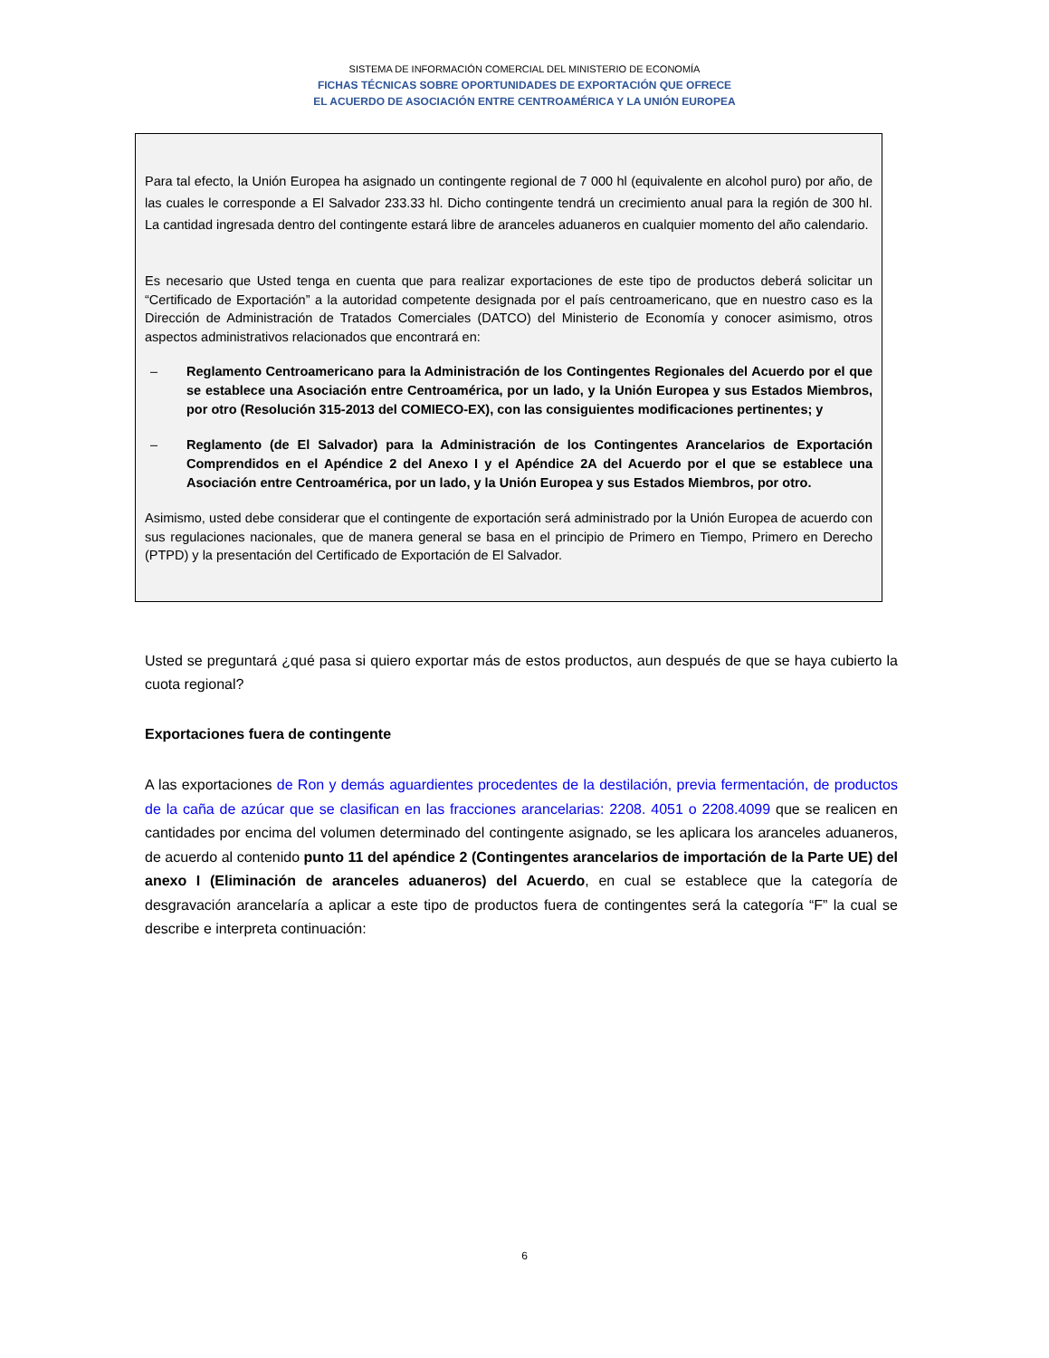SISTEMA DE INFORMACIÓN COMERCIAL DEL MINISTERIO DE ECONOMÍA
FICHAS TÉCNICAS SOBRE OPORTUNIDADES DE EXPORTACIÓN QUE OFRECE
EL ACUERDO DE ASOCIACIÓN ENTRE CENTROAMÉRICA Y LA UNIÓN EUROPEA
Para tal efecto, la Unión Europea ha asignado un contingente regional de 7 000 hl (equivalente en alcohol puro) por año, de las cuales le corresponde a El Salvador 233.33 hl. Dicho contingente tendrá un crecimiento anual para la región de 300 hl. La cantidad ingresada dentro del contingente estará libre de aranceles aduaneros en cualquier momento del año calendario.
Es necesario que Usted tenga en cuenta que para realizar exportaciones de este tipo de productos deberá solicitar un “Certificado de Exportación” a la autoridad competente designada por el país centroamericano, que en nuestro caso es la Dirección de Administración de Tratados Comerciales (DATCO) del Ministerio de Economía y conocer asimismo, otros aspectos administrativos relacionados que encontrará en:
– Reglamento Centroamericano para la Administración de los Contingentes Regionales del Acuerdo por el que se establece una Asociación entre Centroamérica, por un lado, y la Unión Europea y sus Estados Miembros, por otro (Resolución 315-2013 del COMIECO-EX), con las consiguientes modificaciones pertinentes; y
– Reglamento (de El Salvador) para la Administración de los Contingentes Arancelarios de Exportación Comprendidos en el Apéndice 2 del Anexo I y el Apéndice 2A del Acuerdo por el que se establece una Asociación entre Centroamérica, por un lado, y la Unión Europea y sus Estados Miembros, por otro.
Asimismo, usted debe considerar que el contingente de exportación será administrado por la Unión Europea de acuerdo con sus regulaciones nacionales, que de manera general se basa en el principio de Primero en Tiempo, Primero en Derecho (PTPD) y la presentación del Certificado de Exportación de El Salvador.
Usted se preguntará ¿qué pasa si quiero exportar más de estos productos, aun después de que se haya cubierto la cuota regional?
Exportaciones fuera de contingente
A las exportaciones de Ron y demás aguardientes procedentes de la destilación, previa fermentación, de productos de la caña de azúcar que se clasifican en las fracciones arancelarias: 2208. 4051 o 2208.4099 que se realicen en cantidades por encima del volumen determinado del contingente asignado, se les aplicara los aranceles aduaneros, de acuerdo al contenido punto 11 del apéndice 2 (Contingentes arancelarios de importación de la Parte UE) del anexo I (Eliminación de aranceles aduaneros) del Acuerdo, en cual se establece que la categoría de desgravación arancelaría a aplicar a este tipo de productos fuera de contingentes será la categoría “F” la cual se describe e interpreta continuación:
6